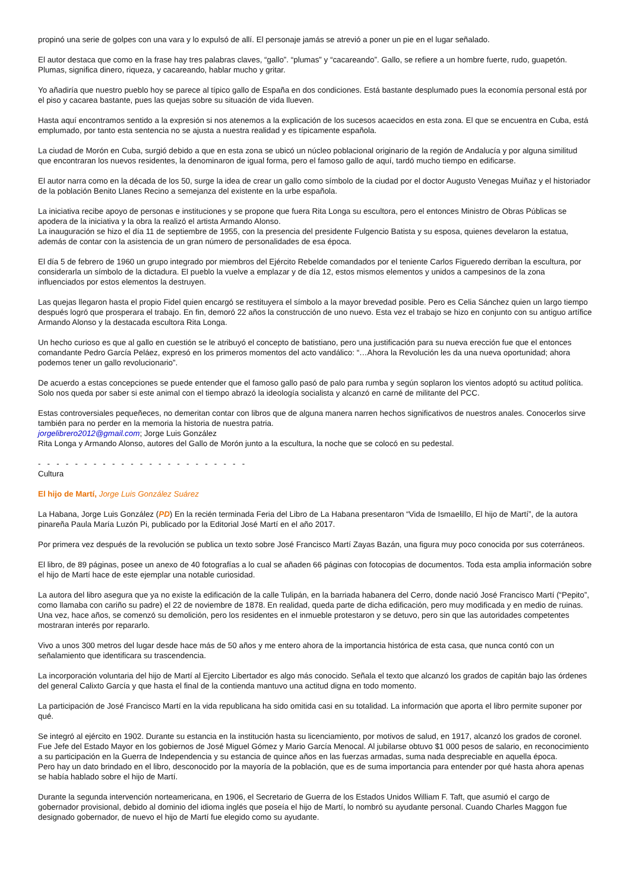propinó una serie de golpes con una vara y lo expulsó de allí. El personaje jamás se atrevió a poner un pie en el lugar señalado.
El autor destaca que como en la frase hay tres palabras claves, “gallo”. “plumas” y “cacareando”. Gallo, se refiere a un hombre fuerte, rudo, guapetón. Plumas, significa dinero, riqueza, y cacareando, hablar mucho y gritar.
Yo añadiría que nuestro pueblo hoy se parece al típico gallo de España en dos condiciones. Está bastante desplumado pues la economía personal está por el piso y cacarea bastante, pues las quejas sobre su situación de vida llueven.
Hasta aquí encontramos sentido a la expresión si nos atenemos a la explicación de los sucesos acaecidos en esta zona. El que se encuentra en Cuba, está emplumado, por tanto esta sentencia no se ajusta a nuestra realidad y es típicamente española.
La ciudad de Morón en Cuba, surgió debido a que en esta zona se ubicó un núcleo poblacional originario de la región de Andalucía y por alguna similitud que encontraran los nuevos residentes, la denominaron de igual forma, pero el famoso gallo de aquí, tardó mucho tiempo en edificarse.
El autor narra como en la década de los 50, surge la idea de crear un gallo como símbolo de la ciudad por el doctor Augusto Venegas Muiñaz y el historiador de la población Benito Llanes Recino a semejanza del existente en la urbe española.
La iniciativa recibe apoyo de personas e instituciones y se propone que fuera Rita Longa su escultora, pero el entonces Ministro de Obras Públicas se apodera de la iniciativa y la obra la realizó el artista Armando Alonso.
La inauguración se hizo el día 11 de septiembre de 1955, con la presencia del presidente Fulgencio Batista y su esposa, quienes develaron la estatua, además de contar con la asistencia de un gran número de personalidades de esa época.
El día 5 de febrero de 1960 un grupo integrado por miembros del Ejército Rebelde comandados por el teniente Carlos Figueredo derriban la escultura, por considerarla un símbolo de la dictadura. El pueblo la vuelve a emplazar y de día 12, estos mismos elementos y unidos a campesinos de la zona influenciados por estos elementos la destruyen.
Las quejas llegaron hasta el propio Fidel quien encargó se restituyera el símbolo a la mayor brevedad posible. Pero es Celia Sánchez quien un largo tiempo después logró que prosperara el trabajo. En fin, demoró 22 años la construcción de uno nuevo. Esta vez el trabajo se hizo en conjunto con su antiguo artífice Armando Alonso y la destacada escultora Rita Longa.
Un hecho curioso es que al gallo en cuestión se le atribuyó el concepto de batistiano, pero una justificación para su nueva erección fue que el entonces comandante Pedro García Peláez, expresó en los primeros momentos del acto vandálico: “…Ahora la Revolución les da una nueva oportunidad; ahora podemos tener un gallo revolucionario”.
De acuerdo a estas concepciones se puede entender que el famoso gallo pasó de palo para rumba y según soplaron los vientos adoptó su actitud política. Solo nos queda por saber si este animal con el tiempo abrazó la ideología socialista y alcanzó en carné de militante del PCC.
Estas controversiales pequeñeces, no demeritan contar con libros que de alguna manera narren hechos significativos de nuestros anales. Conocerlos sirve también para no perder en la memoria la historia de nuestra patria.
jorgelibrero2012@gmail.com; Jorge Luis González
Rita Longa y Armando Alonso, autores del Gallo de Morón junto a la escultura, la noche que se colocó en su pedestal.
- - - - - - - - - - - - - - - - - - - - - - -
Cultura
El hijo de Martí, Jorge Luis González Suárez
La Habana, Jorge Luis González (PD) En la recién terminada Feria del Libro de La Habana presentaron “Vida de Ismaelillo, El hijo de Martí”, de la autora pinareña Paula María Luzón Pi, publicado por la Editorial José Martí en el año 2017.
Por primera vez después de la revolución se publica un texto sobre José Francisco Martí Zayas Bazán, una figura muy poco conocida por sus coterráneos.
El libro, de 89 páginas, posee un anexo de 40 fotografías a lo cual se añaden 66 páginas con fotocopias de documentos. Toda esta amplia información sobre el hijo de Martí hace de este ejemplar una notable curiosidad.
La autora del libro asegura que ya no existe la edificación de la calle Tulipán, en la barriada habanera del Cerro, donde nació José Francisco Martí (“Pepito”, como llamaba con cariño su padre) el 22 de noviembre de 1878. En realidad, queda parte de dicha edificación, pero muy modificada y en medio de ruinas. Una vez, hace años, se comenzó su demolición, pero los residentes en el inmueble protestaron y se detuvo, pero sin que las autoridades competentes mostraran interés por repararlo.
Vivo a unos 300 metros del lugar desde hace más de 50 años y me entero ahora de la importancia histórica de esta casa, que nunca contó con un señalamiento que identificara su trascendencia.
La incorporación voluntaria del hijo de Martí al Ejercito Libertador es algo más conocido. Señala el texto que alcanzó los grados de capitán bajo las órdenes del general Calixto García y que hasta el final de la contienda mantuvo una actitud digna en todo momento.
La participación de José Francisco Martí en la vida republicana ha sido omitida casi en su totalidad. La información que aporta el libro permite suponer por qué.
Se integró al ejército en 1902. Durante su estancia en la institución hasta su licenciamiento, por motivos de salud, en 1917, alcanzó los grados de coronel. Fue Jefe del Estado Mayor en los gobiernos de José Miguel Gómez y Mario García Menocal. Al jubilarse obtuvo $1 000 pesos de salario, en reconocimiento a su participación en la Guerra de Independencia y su estancia de quince años en las fuerzas armadas, suma nada despreciable en aquella época.
Pero hay un dato brindado en el libro, desconocido por la mayoría de la población, que es de suma importancia para entender por qué hasta ahora apenas se había hablado sobre el hijo de Martí.
Durante la segunda intervención norteamericana, en 1906, el Secretario de Guerra de los Estados Unidos William F. Taft, que asumió el cargo de gobernador provisional, debido al dominio del idioma inglés que poseía el hijo de Martí, lo nombró su ayudante personal. Cuando Charles Maggon fue designado gobernador, de nuevo el hijo de Martí fue elegido como su ayudante.